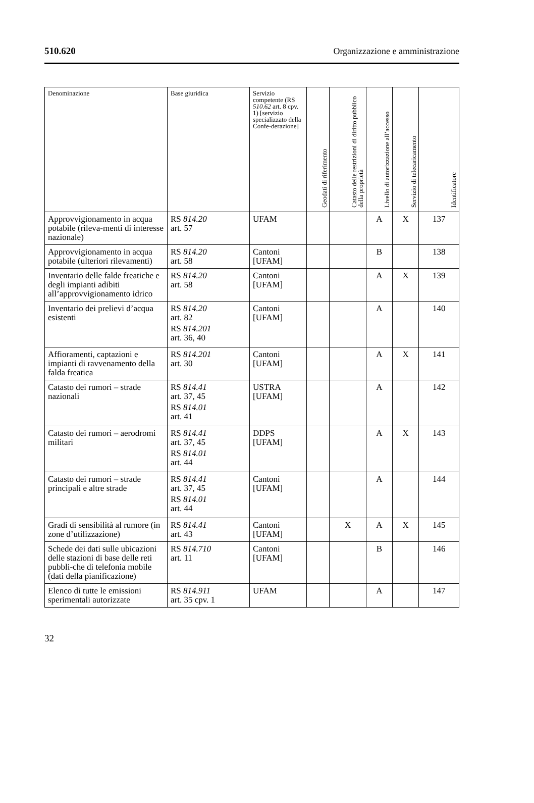510.620 Organizzazione e amministrazione
| Denominazione | Base giuridica | Servizio competente (RS 510.62 art. 8 cpv. 1) [servizio specializzato della Confe-derazione] | Geodati di riferimento | Catasto delle restrizioni di diritto pubblico della proprietà | Livello di autorizzazione all’accesso | Servizio di telecaricamento | Identificatore |
| --- | --- | --- | --- | --- | --- | --- | --- |
| Approvvigionamento in acqua potabile (rileva-menti di interesse nazionale) | RS 814.20 art. 57 | UFAM | | | A | X | 137 |
| Approvvigionamento in acqua potabile (ulteriori rilevamenti) | RS 814.20 art. 58 | Cantoni [UFAM] | | | B | | 138 |
| Inventario delle falde freatiche e degli impianti adibiti all’approvvigionamento idrico | RS 814.20 art. 58 | Cantoni [UFAM] | | | A | X | 139 |
| Inventario dei prelievi d’acqua esistenti | RS 814.20 art. 82 RS 814.201 art. 36, 40 | Cantoni [UFAM] | | | A | | 140 |
| Affioramenti, captazioni e impianti di ravvenamento della falda freatica | RS 814.201 art. 30 | Cantoni [UFAM] | | | A | X | 141 |
| Catasto dei rumori – strade nazionali | RS 814.41 art. 37, 45 RS 814.01 art. 41 | USTRA [UFAM] | | | A | | 142 |
| Catasto dei rumori – aerodromi militari | RS 814.41 art. 37, 45 RS 814.01 art. 44 | DDPS [UFAM] | | | A | X | 143 |
| Catasto dei rumori – strade principali e altre strade | RS 814.41 art. 37, 45 RS 814.01 art. 44 | Cantoni [UFAM] | | | A | | 144 |
| Gradi di sensibilità al rumore (in zone d’utilizzazione) | RS 814.41 art. 43 | Cantoni [UFAM] | | X | A | X | 145 |
| Schede dei dati sulle ubicazioni delle stazioni di base delle reti pubbli-che di telefonia mobile (dati della pianificazione) | RS 814.710 art. 11 | Cantoni [UFAM] | | | B | | 146 |
| Elenco di tutte le emissioni sperimentali autorizzate | RS 814.911 art. 35 cpv. 1 | UFAM | | | A | | 147 |
32